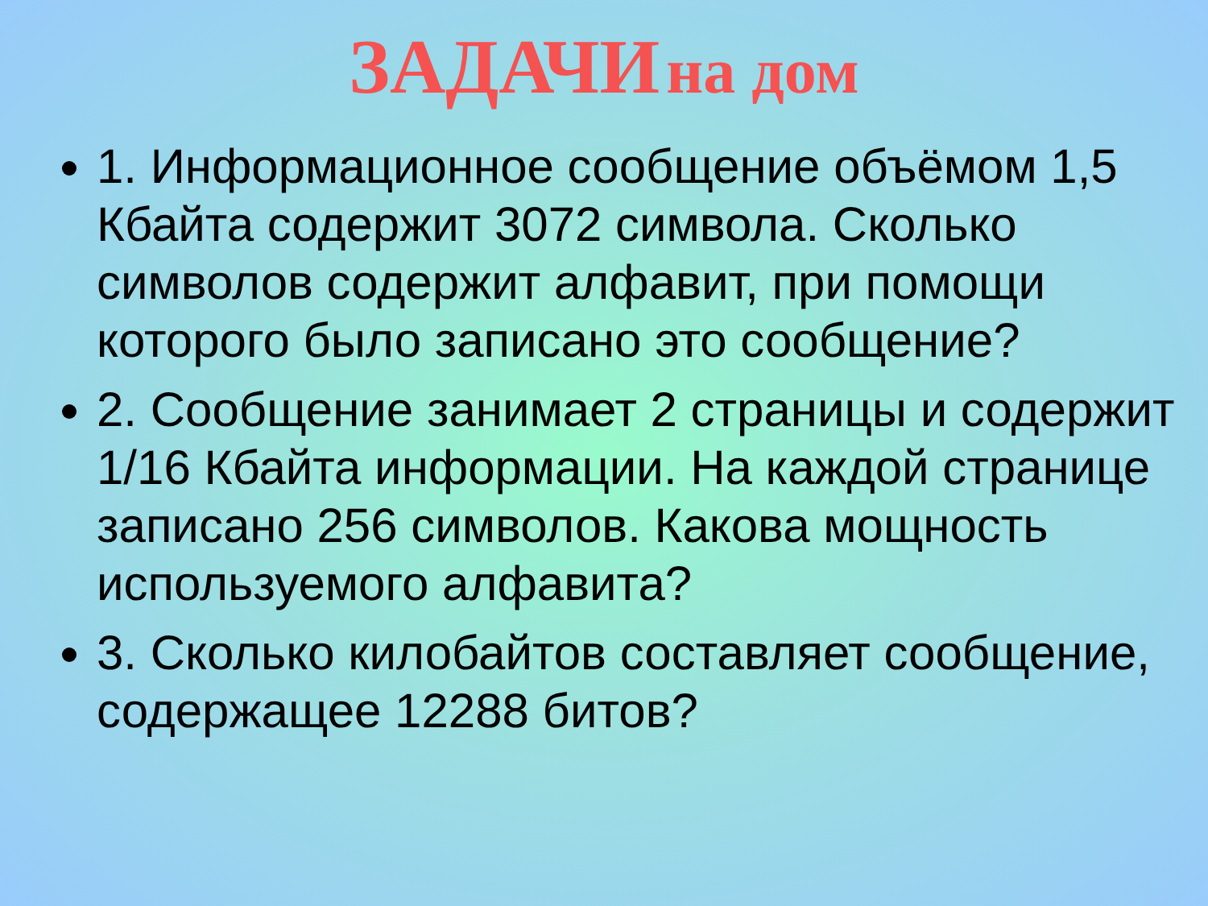ЗАДАЧИ на дом
1. Информационное сообщение объёмом 1,5 Кбайта содержит 3072 символа. Сколько символов содержит алфавит, при помощи которого было записано это сообщение?
2. Сообщение занимает 2 страницы и содержит 1/16 Кбайта информации. На каждой странице записано 256 символов. Какова мощность используемого алфавита?
3. Сколько килобайтов составляет сообщение, содержащее 12288 битов?